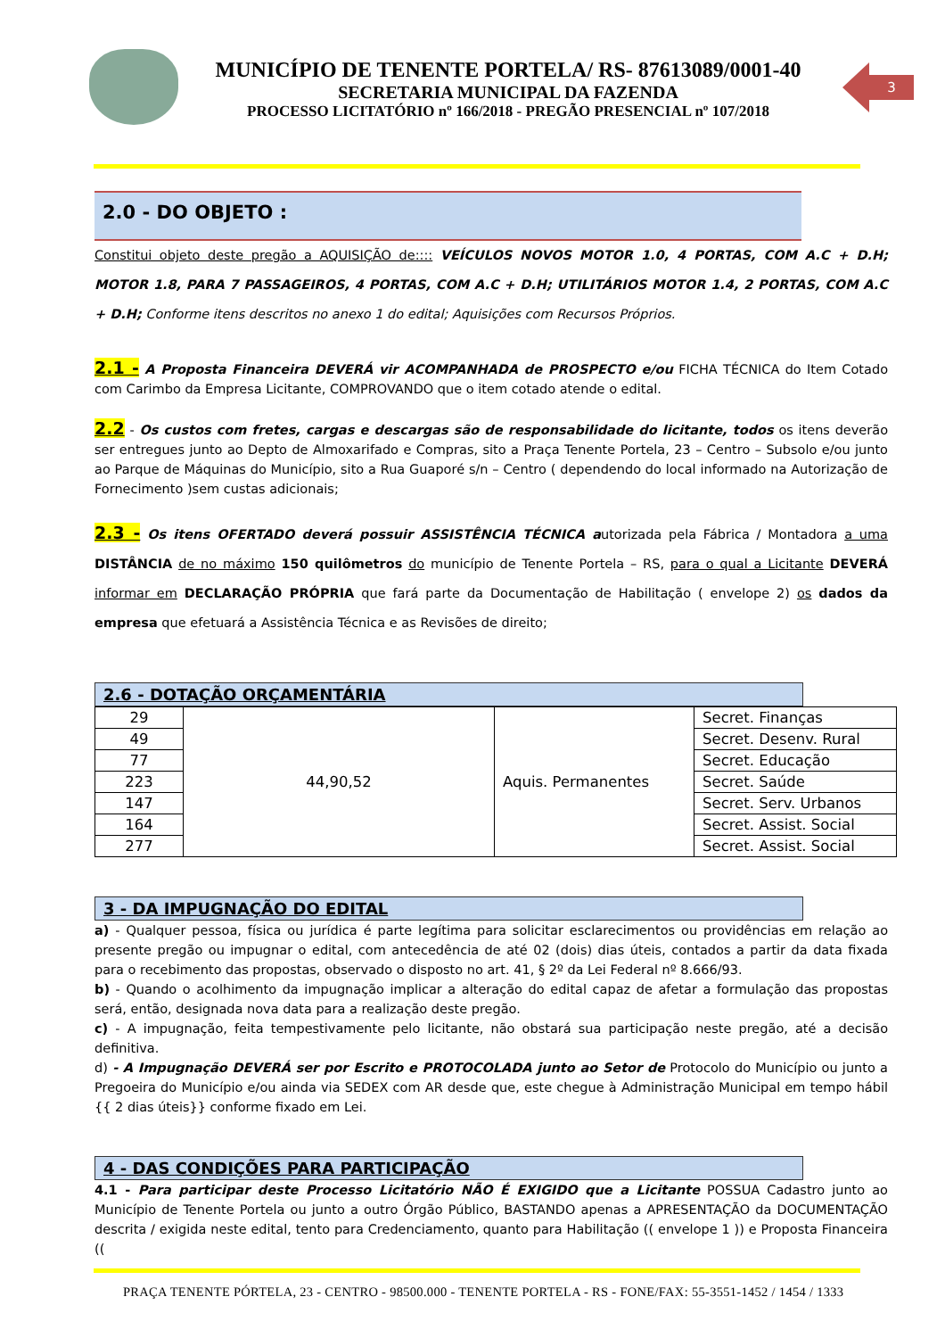MUNICÍPIO DE TENENTE PORTELA/ RS- 87613089/0001-40
SECRETARIA MUNICIPAL DA FAZENDA
PROCESSO LICITATÓRIO nº 166/2018 - PREGÃO PRESENCIAL nº 107/2018
3
2.0 - DO OBJETO :
Constitui objeto deste pregão a AQUISIÇÃO de:::: VEÍCULOS NOVOS MOTOR 1.0, 4 PORTAS, COM A.C + D.H; MOTOR 1.8, PARA 7 PASSAGEIROS, 4 PORTAS, COM A.C + D.H; UTILITÁRIOS MOTOR 1.4, 2 PORTAS, COM A.C + D.H; Conforme itens descritos no anexo 1 do edital; Aquisições com Recursos Próprios.
2.1 - A Proposta Financeira DEVERÁ vir ACOMPANHADA de PROSPECTO e/ou FICHA TÉCNICA do Item Cotado com Carimbo da Empresa Licitante, COMPROVANDO que o item cotado atende o edital.
2.2 - Os custos com fretes, cargas e descargas são de responsabilidade do licitante, todos os itens deverão ser entregues junto ao Depto de Almoxarifado e Compras, sito a Praça Tenente Portela, 23 – Centro – Subsolo e/ou junto ao Parque de Máquinas do Município, sito a Rua Guaporé s/n – Centro ( dependendo do local informado na Autorização de Fornecimento )sem custas adicionais;
2.3 - Os itens OFERTADO deverá possuir ASSISTÊNCIA TÉCNICA autorizada pela Fábrica / Montadora a uma DISTÂNCIA de no máximo 150 quilômetros do município de Tenente Portela – RS, para o qual a Licitante DEVERÁ informar em DECLARAÇÃO PRÓPRIA que fará parte da Documentação de Habilitação ( envelope 2) os dados da empresa que efetuará a Assistência Técnica e as Revisões de direito;
2.6 - DOTAÇÃO ORÇAMENTÁRIA
| 29 | 44,90,52 | Aquis. Permanentes | Secret. Finanças |
| 49 | | | Secret. Desenv. Rural |
| 77 | | | Secret. Educação |
| 223 | | | Secret. Saúde |
| 147 | | | Secret. Serv. Urbanos |
| 164 | | | Secret. Assist. Social |
| 277 | | | Secret. Assist. Social |
3 - DA IMPUGNAÇÃO DO EDITAL
a) - Qualquer pessoa, física ou jurídica é parte legítima para solicitar esclarecimentos ou providências em relação ao presente pregão ou impugnar o edital, com antecedência de até 02 (dois) dias úteis, contados a partir da data fixada para o recebimento das propostas, observado o disposto no art. 41, § 2º da Lei Federal nº 8.666/93.
b) - Quando o acolhimento da impugnação implicar a alteração do edital capaz de afetar a formulação das propostas será, então, designada nova data para a realização deste pregão.
c) - A impugnação, feita tempestivamente pelo licitante, não obstará sua participação neste pregão, até a decisão definitiva.
d) - A Impugnação DEVERÁ ser por Escrito e PROTOCOLADA junto ao Setor de Protocolo do Município ou junto a Pregoeira do Município e/ou ainda via SEDEX com AR desde que, este chegue à Administração Municipal em tempo hábil {{ 2 dias úteis}} conforme fixado em Lei.
4 - DAS CONDIÇÕES PARA PARTICIPAÇÃO
4.1 - Para participar deste Processo Licitatório NÃO É EXIGIDO que a Licitante POSSUA Cadastro junto ao Município de Tenente Portela ou junto a outro Órgão Público, BASTANDO apenas a APRESENTAÇÃO da DOCUMENTAÇÃO descrita / exigida neste edital, tento para Credenciamento, quanto para Habilitação (( envelope 1 )) e Proposta Financeira ((
PRAÇA TENENTE PÓRTELA, 23 - CENTRO - 98500.000 - TENENTE PORTELA - RS - FONE/FAX: 55-3551-1452 / 1454 / 1333